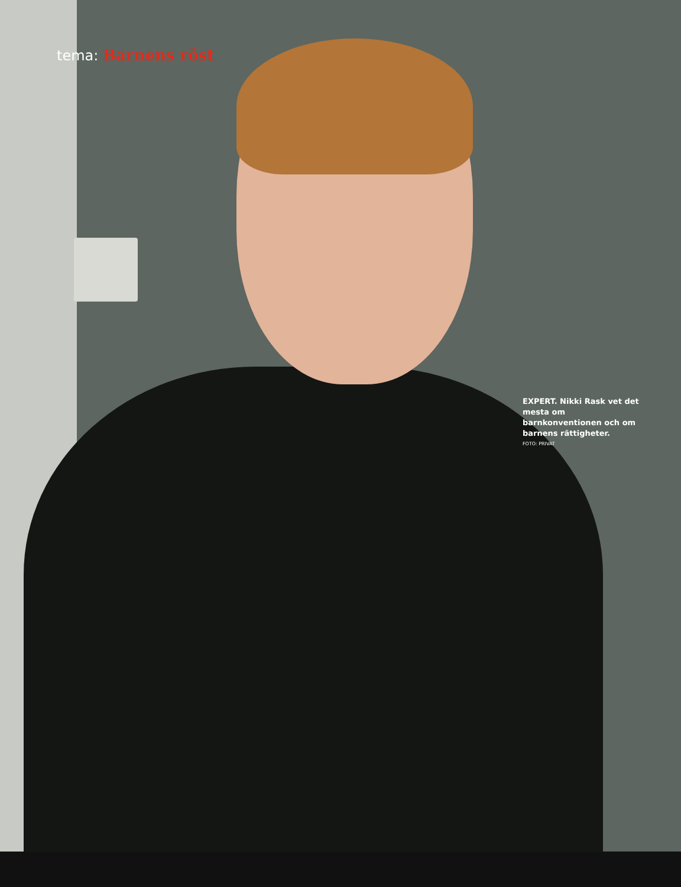tema: Barnens röst
EXPERT. Nikki Rask vet det mesta om barnkonventionen och om barnens rättigheter.
FOTO: PRIVAT